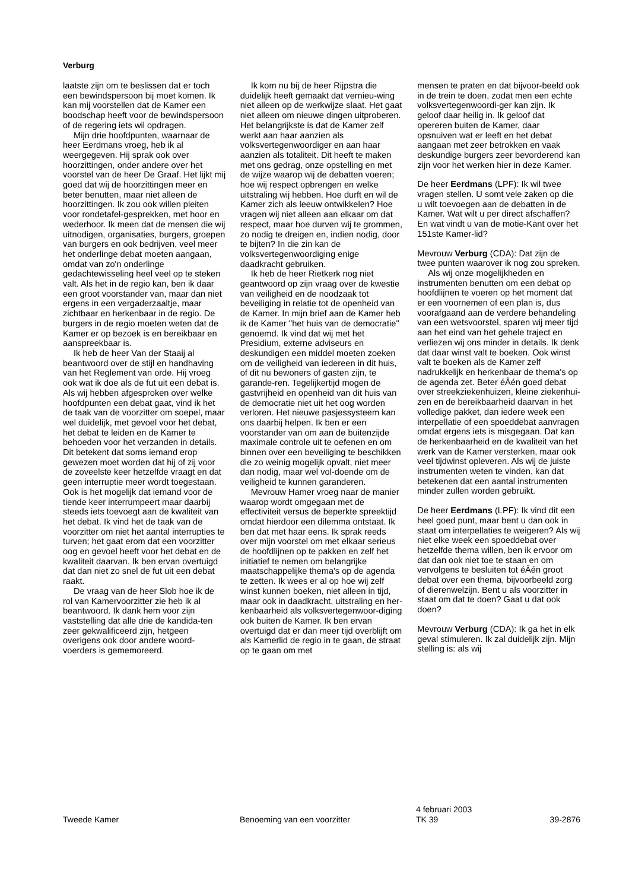Verburg
laatste zijn om te beslissen dat er toch een bewindspersoon bij moet komen. Ik kan mij voorstellen dat de Kamer een boodschap heeft voor de bewindspersoon of de regering iets wil opdragen.
Mijn drie hoofdpunten, waarnaar de heer Eerdmans vroeg, heb ik al weergegeven. Hij sprak ook over hoorzittingen, onder andere over het voorstel van de heer De Graaf. Het lijkt mij goed dat wij de hoorzittingen meer en beter benutten, maar niet alleen de hoorzittingen. Ik zou ook willen pleiten voor rondetafel-gesprekken, met hoor en wederhoor. Ik meen dat de mensen die wij uitnodigen, organisaties, burgers, groepen van burgers en ook bedrijven, veel meer het onderlinge debat moeten aangaan, omdat van zo'n onderlinge gedachtewisseling heel veel op te steken valt. Als het in de regio kan, ben ik daar een groot voorstander van, maar dan niet ergens in een vergaderzaaltje, maar zichtbaar en herkenbaar in de regio. De burgers in de regio moeten weten dat de Kamer er op bezoek is en bereikbaar en aanspreekbaar is.
Ik heb de heer Van der Staaij al beantwoord over de stijl en handhaving van het Reglement van orde. Hij vroeg ook wat ik doe als de fut uit een debat is. Als wij hebben afgesproken over welke hoofdpunten een debat gaat, vind ik het de taak van de voorzitter om soepel, maar wel duidelijk, met gevoel voor het debat, het debat te leiden en de Kamer te behoeden voor het verzanden in details. Dit betekent dat soms iemand erop gewezen moet worden dat hij of zij voor de zoveelste keer hetzelfde vraagt en dat geen interruptie meer wordt toegestaan. Ook is het mogelijk dat iemand voor de tiende keer interrumpeert maar daarbij steeds iets toevoegt aan de kwaliteit van het debat. Ik vind het de taak van de voorzitter om niet het aantal interrupties te turven; het gaat erom dat een voorzitter oog en gevoel heeft voor het debat en de kwaliteit daarvan. Ik ben ervan overtuigd dat dan niet zo snel de fut uit een debat raakt.
De vraag van de heer Slob hoe ik de rol van Kamervoorzitter zie heb ik al beantwoord. Ik dank hem voor zijn vaststelling dat alle drie de kandida-ten zeer gekwalificeerd zijn, hetgeen overigens ook door andere woord-voerders is gememoreerd.
Ik kom nu bij de heer Rijpstra die duidelijk heeft gemaakt dat vernieu-wing niet alleen op de werkwijze slaat. Het gaat niet alleen om nieuwe dingen uitproberen. Het belangrijkste is dat de Kamer zelf werkt aan haar aanzien als volksvertegenwoordiger en aan haar aanzien als totaliteit. Dit heeft te maken met ons gedrag, onze opstelling en met de wijze waarop wij de debatten voeren; hoe wij respect opbrengen en welke uitstraling wij hebben. Hoe durft en wil de Kamer zich als leeuw ontwikkelen? Hoe vragen wij niet alleen aan elkaar om dat respect, maar hoe durven wij te grommen, zo nodig te dreigen en, indien nodig, door te bijten? In die zin kan de volksvertegenwoordiging enige daadkracht gebruiken.
Ik heb de heer Rietkerk nog niet geantwoord op zijn vraag over de kwestie van veiligheid en de noodzaak tot beveiliging in relatie tot de openheid van de Kamer. In mijn brief aan de Kamer heb ik de Kamer ''het huis van de democratie'' genoemd. Ik vind dat wij met het Presidium, externe adviseurs en deskundigen een middel moeten zoeken om de veiligheid van iedereen in dit huis, of dit nu bewoners of gasten zijn, te garande-ren. Tegelijkertijd mogen de gastvrijheid en openheid van dit huis van de democratie niet uit het oog worden verloren. Het nieuwe pasjessysteem kan ons daarbij helpen. Ik ben er een voorstander van om aan de buitenzijde maximale controle uit te oefenen en om binnen over een beveiliging te beschikken die zo weinig mogelijk opvalt, niet meer dan nodig, maar wel vol-doende om de veiligheid te kunnen garanderen.
Mevrouw Hamer vroeg naar de manier waarop wordt omgegaan met de effectiviteit versus de beperkte spreektijd omdat hierdoor een dilemma ontstaat. Ik ben dat met haar eens. Ik sprak reeds over mijn voorstel om met elkaar serieus de hoofdlijnen op te pakken en zelf het initiatief te nemen om belangrijke maatschappelijke thema's op de agenda te zetten. Ik wees er al op hoe wij zelf winst kunnen boeken, niet alleen in tijd, maar ook in daadkracht, uitstraling en her-kenbaarheid als volksvertegenwoor-diging ook buiten de Kamer. Ik ben ervan overtuigd dat er dan meer tijd overblijft om als Kamerlid de regio in te gaan, de straat op te gaan om met
mensen te praten en dat bijvoor-beeld ook in de trein te doen, zodat men een echte volksvertegenwoordi-ger kan zijn. Ik geloof daar heilig in. Ik geloof dat opereren buiten de Kamer, daar opsnuiven wat er leeft en het debat aangaan met zeer betrokken en vaak deskundige burgers zeer bevorderend kan zijn voor het werken hier in deze Kamer.
De heer Eerdmans (LPF): Ik wil twee vragen stellen. U somt vele zaken op die u wilt toevoegen aan de debatten in de Kamer. Wat wilt u per direct afschaffen? En wat vindt u van de motie-Kant over het 151ste Kamer-lid?
Mevrouw Verburg (CDA): Dat zijn de twee punten waarover ik nog zou spreken.
Als wij onze mogelijkheden en instrumenten benutten om een debat op hoofdlijnen te voeren op het moment dat er een voornemen of een plan is, dus voorafgaand aan de verdere behandeling van een wetsvoorstel, sparen wij meer tijd aan het eind van het gehele traject en verliezen wij ons minder in details. Ik denk dat daar winst valt te boeken. Ook winst valt te boeken als de Kamer zelf nadrukkelijk en herkenbaar de thema's op de agenda zet. Beter éÂén goed debat over streekziekenhuizen, kleine ziekenhui-zen en de bereikbaarheid daarvan in het volledige pakket, dan iedere week een interpellatie of een spoeddebat aanvragen omdat ergens iets is misgegaan. Dat kan de herkenbaarheid en de kwaliteit van het werk van de Kamer versterken, maar ook veel tijdwinst opleveren. Als wij de juiste instrumenten weten te vinden, kan dat betekenen dat een aantal instrumenten minder zullen worden gebruikt.
De heer Eerdmans (LPF): Ik vind dit een heel goed punt, maar bent u dan ook in staat om interpellaties te weigeren? Als wij niet elke week een spoeddebat over hetzelfde thema willen, ben ik ervoor om dat dan ook niet toe te staan en om vervolgens te besluiten tot éÂén groot debat over een thema, bijvoorbeeld zorg of dierenwelzijn. Bent u als voorzitter in staat om dat te doen? Gaat u dat ook doen?
Mevrouw Verburg (CDA): Ik ga het in elk geval stimuleren. Ik zal duidelijk zijn. Mijn stelling is: als wij
Tweede Kamer
Benoeming van een voorzitter
4 februari 2003
TK 39
39-2876